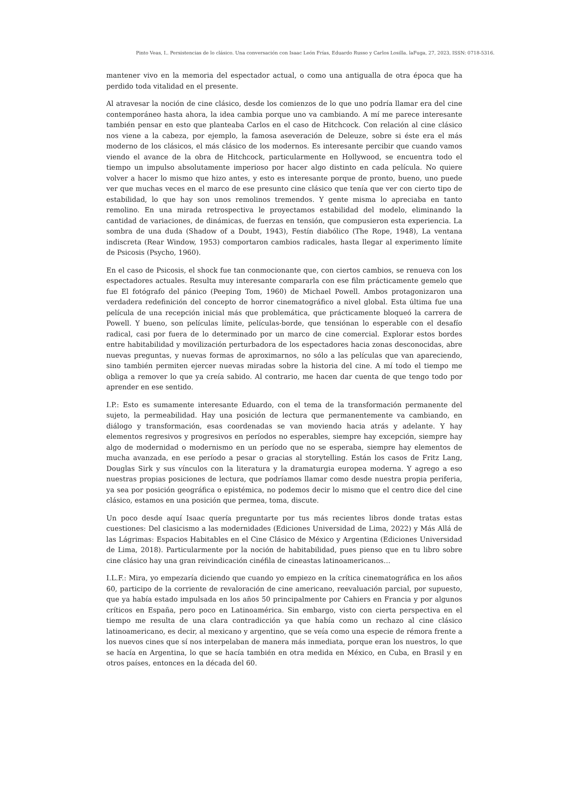Pinto Veas, I.. Persistencias de lo clásico. Una conversación con Isaac León Frías, Eduardo Russo y Carlos Losilla. laFuga, 27, 2023, ISSN: 0718-5316.
mantener vivo en la memoria del espectador actual, o como una antigualla de otra época que ha perdido toda vitalidad en el presente.
Al atravesar la noción de cine clásico, desde los comienzos de lo que uno podría llamar era del cine contemporáneo hasta ahora, la idea cambia porque uno va cambiando. A mí me parece interesante también pensar en esto que planteaba Carlos en el caso de Hitchcock. Con relación al cine clásico nos viene a la cabeza, por ejemplo, la famosa aseveración de Deleuze, sobre si éste era el más moderno de los clásicos, el más clásico de los modernos. Es interesante percibir que cuando vamos viendo el avance de la obra de Hitchcock, particularmente en Hollywood, se encuentra todo el tiempo un impulso absolutamente imperioso por hacer algo distinto en cada película. No quiere volver a hacer lo mismo que hizo antes, y esto es interesante porque de pronto, bueno, uno puede ver que muchas veces en el marco de ese presunto cine clásico que tenía que ver con cierto tipo de estabilidad, lo que hay son unos remolinos tremendos. Y gente misma lo apreciaba en tanto remolino. En una mirada retrospectiva le proyectamos estabilidad del modelo, eliminando la cantidad de variaciones, de dinámicas, de fuerzas en tensión, que compusieron esta experiencia. La sombra de una duda (Shadow of a Doubt, 1943), Festín diabólico (The Rope, 1948), La ventana indiscreta (Rear Window, 1953) comportaron cambios radicales, hasta llegar al experimento límite de Psicosis (Psycho, 1960).
En el caso de Psicosis, el shock fue tan conmocionante que, con ciertos cambios, se renueva con los espectadores actuales. Resulta muy interesante compararla con ese film prácticamente gemelo que fue El fotógrafo del pánico (Peeping Tom, 1960) de Michael Powell. Ambos protagonizaron una verdadera redefinición del concepto de horror cinematográfico a nivel global. Esta última fue una película de una recepción inicial más que problemática, que prácticamente bloqueó la carrera de Powell. Y bueno, son películas límite, películas-borde, que tensiónan lo esperable con el desafío radical, casi por fuera de lo determinado por un marco de cine comercial. Explorar estos bordes entre habitabilidad y movilización perturbadora de los espectadores hacia zonas desconocidas, abre nuevas preguntas, y nuevas formas de aproximarnos, no sólo a las películas que van apareciendo, sino también permiten ejercer nuevas miradas sobre la historia del cine. A mí todo el tiempo me obliga a remover lo que ya creía sabido. Al contrario, me hacen dar cuenta de que tengo todo por aprender en ese sentido.
I.P.: Esto es sumamente interesante Eduardo, con el tema de la transformación permanente del sujeto, la permeabilidad. Hay una posición de lectura que permanentemente va cambiando, en diálogo y transformación, esas coordenadas se van moviendo hacia atrás y adelante. Y hay elementos regresivos y progresivos en períodos no esperables, siempre hay excepción, siempre hay algo de modernidad o modernismo en un período que no se esperaba, siempre hay elementos de mucha avanzada, en ese período a pesar o gracias al storytelling. Están los casos de Fritz Lang, Douglas Sirk y sus vínculos con la literatura y la dramaturgia europea moderna. Y agrego a eso nuestras propias posiciones de lectura, que podríamos llamar como desde nuestra propia periferia, ya sea por posición geográfica o epistémica, no podemos decir lo mismo que el centro dice del cine clásico, estamos en una posición que permea, toma, discute.
Un poco desde aquí Isaac quería preguntarte por tus más recientes libros donde tratas estas cuestiones: Del clasicismo a las modernidades (Ediciones Universidad de Lima, 2022) y Más Allá de las Lágrimas: Espacios Habitables en el Cine Clásico de México y Argentina (Ediciones Universidad de Lima, 2018). Particularmente por la noción de habitabilidad, pues pienso que en tu libro sobre cine clásico hay una gran reivindicación cinéfila de cineastas latinoamericanos…
I.L.F.: Mira, yo empezaría diciendo que cuando yo empiezo en la crítica cinematográfica en los años 60, participo de la corriente de revaloración de cine americano, reevaluación parcial, por supuesto, que ya había estado impulsada en los años 50 principalmente por Cahiers en Francia y por algunos críticos en España, pero poco en Latinoamérica. Sin embargo, visto con cierta perspectiva en el tiempo me resulta de una clara contradicción ya que había como un rechazo al cine clásico latinoamericano, es decir, al mexicano y argentino, que se veía como una especie de rémora frente a los nuevos cines que sí nos interpelaban de manera más inmediata, porque eran los nuestros, lo que se hacía en Argentina, lo que se hacía también en otra medida en México, en Cuba, en Brasil y en otros países, entonces en la década del 60.